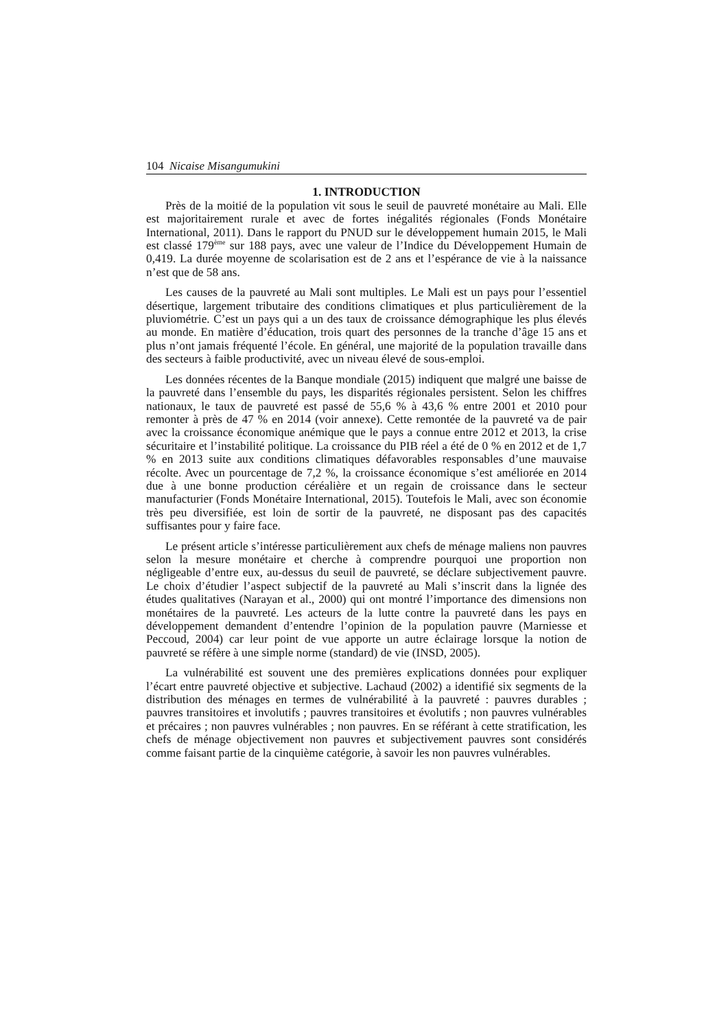104 Nicaise Misangumukini
1. INTRODUCTION
Près de la moitié de la population vit sous le seuil de pauvreté monétaire au Mali. Elle est majoritairement rurale et avec de fortes inégalités régionales (Fonds Monétaire International, 2011). Dans le rapport du PNUD sur le développement humain 2015, le Mali est classé 179<sup>ème</sup> sur 188 pays, avec une valeur de l’Indice du Développement Humain de 0,419. La durée moyenne de scolarisation est de 2 ans et l’espérance de vie à la naissance n’est que de 58 ans.
Les causes de la pauvreté au Mali sont multiples. Le Mali est un pays pour l’essentiel désertique, largement tributaire des conditions climatiques et plus particulièrement de la pluviométrie. C’est un pays qui a un des taux de croissance démographique les plus élevés au monde. En matière d’éducation, trois quart des personnes de la tranche d’âge 15 ans et plus n’ont jamais fréquenté l’école. En général, une majorité de la population travaille dans des secteurs à faible productivité, avec un niveau élevé de sous-emploi.
Les données récentes de la Banque mondiale (2015) indiquent que malgré une baisse de la pauvreté dans l’ensemble du pays, les disparités régionales persistent. Selon les chiffres nationaux, le taux de pauvreté est passé de 55,6 % à 43,6 % entre 2001 et 2010 pour remonter à près de 47 % en 2014 (voir annexe). Cette remontée de la pauvreté va de pair avec la croissance économique anémique que le pays a connue entre 2012 et 2013, la crise sécuritaire et l’instabilité politique. La croissance du PIB réel a été de 0 % en 2012 et de 1,7 % en 2013 suite aux conditions climatiques défavorables responsables d’une mauvaise récolte. Avec un pourcentage de 7,2 %, la croissance économique s’est améliorée en 2014 due à une bonne production céréalière et un regain de croissance dans le secteur manufacturier (Fonds Monétaire International, 2015). Toutefois le Mali, avec son économie très peu diversifiée, est loin de sortir de la pauvreté, ne disposant pas des capacités suffisantes pour y faire face.
Le présent article s’intéresse particulièrement aux chefs de ménage maliens non pauvres selon la mesure monétaire et cherche à comprendre pourquoi une proportion non négligeable d’entre eux, au-dessus du seuil de pauvreté, se déclare subjectivement pauvre. Le choix d’étudier l’aspect subjectif de la pauvreté au Mali s’inscrit dans la lignée des études qualitatives (Narayan et al., 2000) qui ont montré l’importance des dimensions non monétaires de la pauvreté. Les acteurs de la lutte contre la pauvreté dans les pays en développement demandent d’entendre l’opinion de la population pauvre (Marniesse et Peccoud, 2004) car leur point de vue apporte un autre éclairage lorsque la notion de pauvreté se réfère à une simple norme (standard) de vie (INSD, 2005).
La vulnérabilité est souvent une des premières explications données pour expliquer l’écart entre pauvreté objective et subjective. Lachaud (2002) a identifié six segments de la distribution des ménages en termes de vulnérabilité à la pauvreté : pauvres durables ; pauvres transitoires et involutifs ; pauvres transitoires et évolutifs ; non pauvres vulnérables et précaires ; non pauvres vulnérables ; non pauvres. En se référant à cette stratification, les chefs de ménage objectivement non pauvres et subjectivement pauvres sont considérés comme faisant partie de la cinquième catégorie, à savoir les non pauvres vulnérables.